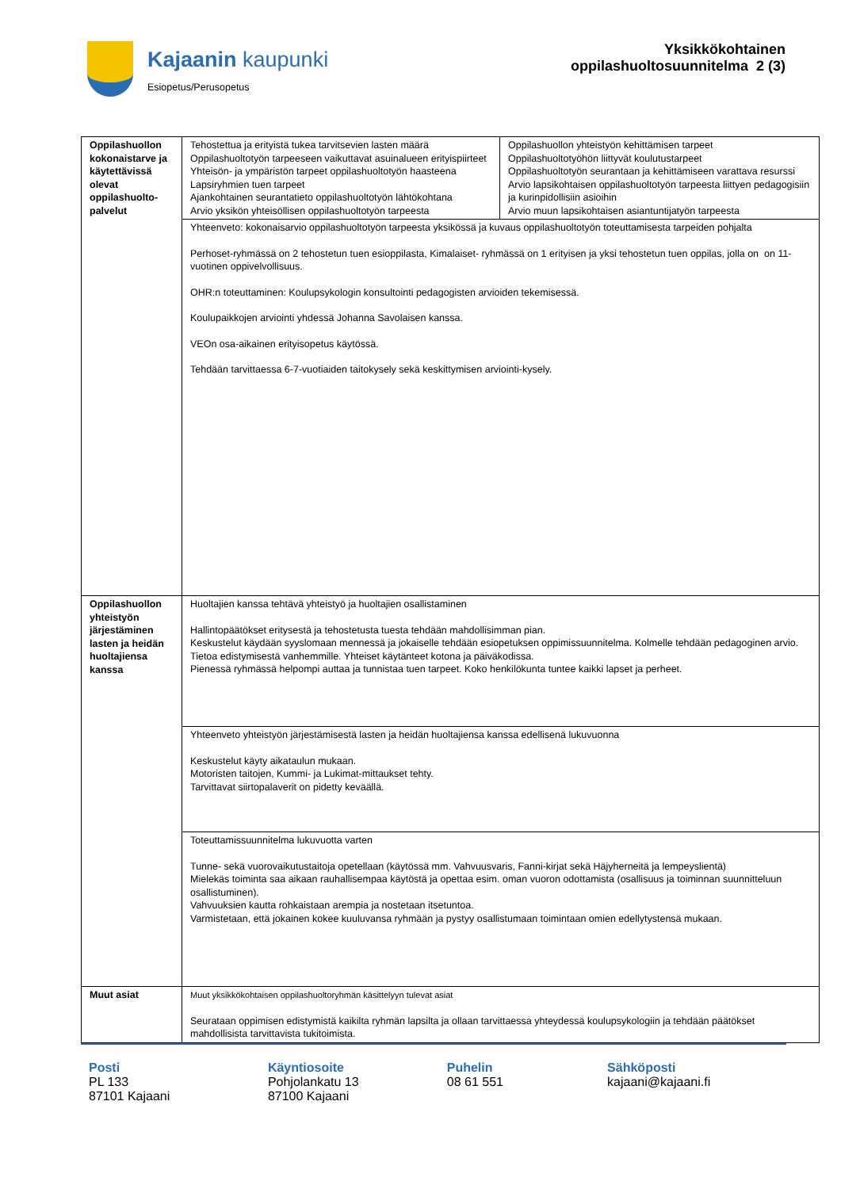Kajaanin kaupunki
Esiopetus/Perusopetus
Yksikkökohtainen
oppilashuoltosuunnitelma 2 (3)
| Oppilashuollon kokonaistarve ja käytettävissä olevat oppilashuolto-palvelut | Tehostettua ja erityistä tukea tarvitsevien lasten määrä Oppilashuoltotyön tarpeeseen vaikuttavat asuinalueen erityispiirteet Yhteisön- ja ympäristön tarpeet oppilashuoltotyön haasteena Lapsiryhmien tuen tarpeet Ajankohtainen seurantatieto oppilashuoltotyön lähtökohtana Arvio yksikön yhteisöllisen oppilashuoltotyön tarpeesta | Oppilashuollon yhteistyön kehittämisen tarpeet Oppilashuoltotyöhön liittyvät koulutustarpeet Oppilashuoltotyön seurantaan ja kehittämiseen varattava resurssi Arvio lapsikohtaisen oppilashuoltotyön tarpeesta liittyen pedagogisiin ja kurinpidollisiin asioihin Arvio muun lapsikohtaisen asiantuntijatyön tarpeesta |
| | Yhteenveto: kokonaisarvio oppilashuoltotyön tarpeesta yksikössä ja kuvaus oppilashuoltotyön toteuttamisesta tarpeiden pohjalta Perhoset-ryhmässä on 2 tehostetun tuen esioppilasta, Kimalaiset- ryhmässä on 1 erityisen ja yksi tehostetun tuen oppilas, jolla on on 11-vuotinen oppivelvollisuus. OHR:n toteuttaminen: Koulupsykologin konsultointi pedagogisten arvioiden tekemisessä. Koulupaikkojen arviointi yhdessä Johanna Savolaisen kanssa. VEOn osa-aikainen erityisopetus käytössä. Tehdään tarvittaessa 6-7-vuotiaiden taitokysely sekä keskittymisen arviointi-kysely. | |
| Oppilashuollon yhteistyön järjestäminen lasten ja heidän huoltajiensa kanssa | Huoltajien kanssa tehtävä yhteistyö ja huoltajien osallistaminen Hallintopäätökset eritysestä ja tehostetusta tuesta tehdään mahdollisimman pian. Keskustelut käydään syyslomaan mennessä ja jokaiselle tehdään esiopetuksen oppimissuunnitelma. Kolmelle tehdään pedagoginen arvio. Tietoa edistymisestä vanhemmille. Yhteiset käytänteet kotona ja päiväkodissa. Pienessä ryhmässä helpompi auttaa ja tunnistaa tuen tarpeet. Koko henkilökunta tuntee kaikki lapset ja perheet. | |
| | Yhteenveto yhteistyön järjestämisestä lasten ja heidän huoltajiensa kanssa edellisenä lukuvuonna Keskustelut käyty aikataulun mukaan. Motoristen taitojen, Kummi- ja Lukimat-mittaukset tehty. Tarvittavat siirtopalaverit on pidetty keväällä. | |
| | Toteuttamissuunnitelma lukuvuotta varten Tunne- sekä vuorovaikutustaitoja opetellaan (käytössä mm. Vahvuusvaris, Fanni-kirjat sekä Häjyherneitä ja lempeyslientä) Mielekäs toiminta saa aikaan rauhallisempaa käytöstä ja opettaa esim. oman vuoron odottamista (osallisuus ja toiminnan suunnitteluun osallistuminen). Vahvuuksien kautta rohkaistaan arempia ja nostetaan itsetuntoa. Varmistetaan, että jokainen kokee kuuluvansa ryhmään ja pystyy osallistumaan toimintaan omien edellytystensä mukaan. | |
| Muut asiat | Muut yksikkökohtaisen oppilashuoltoryhmän käsittelyyn tulevat asiat Seurataan oppimisen edistymistä kaikilta ryhmän lapsilta ja ollaan tarvittaessa yhteydessä koulupsykologiin ja tehdään päätökset mahdollisista tarvittavista tukitoimista. | |
Posti
PL 133
87101 Kajaani
Käyntiosoite
Pohjolankatu 13
87100 Kajaani
Puhelin
08 61 551
Sähköposti
kajaani@kajaani.fi